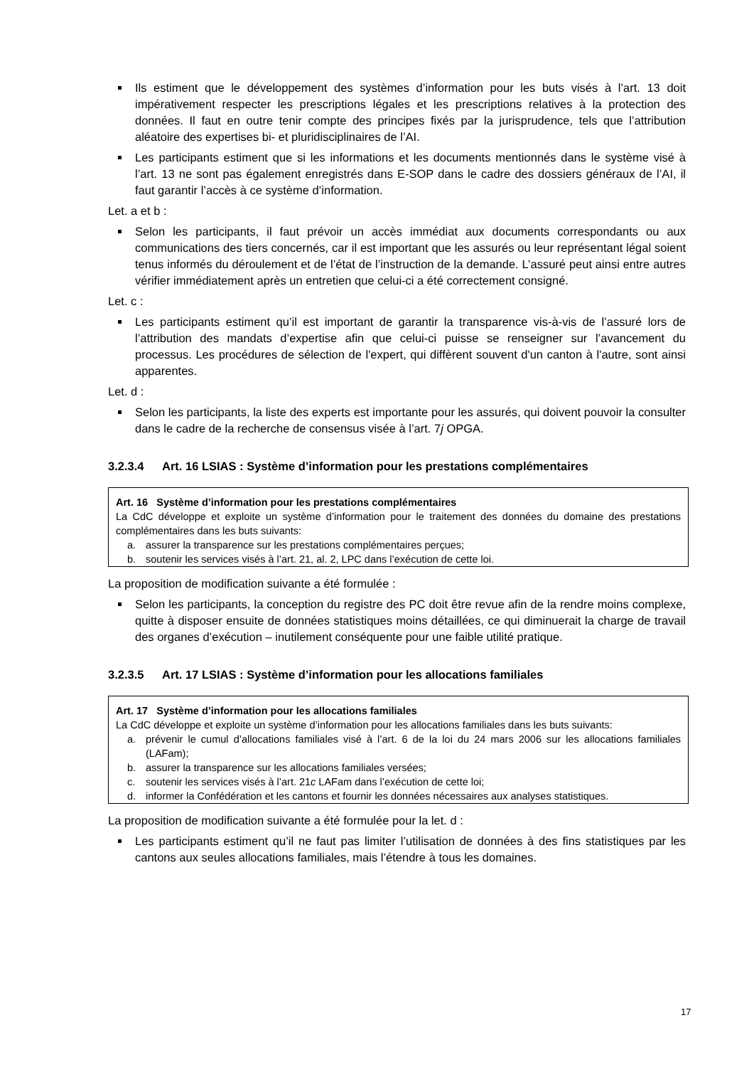Ils estiment que le développement des systèmes d’information pour les buts visés à l’art. 13 doit impérativement respecter les prescriptions légales et les prescriptions relatives à la protection des données. Il faut en outre tenir compte des principes fixés par la jurisprudence, tels que l’attribution aléatoire des expertises bi- et pluridisciplinaires de l’AI.
Les participants estiment que si les informations et les documents mentionnés dans le système visé à l’art. 13 ne sont pas également enregistrés dans E-SOP dans le cadre des dossiers généraux de l’AI, il faut garantir l’accès à ce système d’information.
Let. a et b :
Selon les participants, il faut prévoir un accès immédiat aux documents correspondants ou aux communications des tiers concernés, car il est important que les assurés ou leur représentant légal soient tenus informés du déroulement et de l’état de l’instruction de la demande. L’assuré peut ainsi entre autres vérifier immédiatement après un entretien que celui-ci a été correctement consigné.
Let. c :
Les participants estiment qu’il est important de garantir la transparence vis-à-vis de l’assuré lors de l’attribution des mandats d’expertise afin que celui-ci puisse se renseigner sur l’avancement du processus. Les procédures de sélection de l'expert, qui diffèrent souvent d'un canton à l'autre, sont ainsi apparentes.
Let. d :
Selon les participants, la liste des experts est importante pour les assurés, qui doivent pouvoir la consulter dans le cadre de la recherche de consensus visée à l’art. 7j OPGA.
3.2.3.4 Art. 16 LSIAS : Système d’information pour les prestations complémentaires
Art. 16 Système d’information pour les prestations complémentaires
La CdC développe et exploite un système d’information pour le traitement des données du domaine des prestations complémentaires dans les buts suivants:
a. assurer la transparence sur les prestations complémentaires perçues;
b. soutenir les services visés à l’art. 21, al. 2, LPC dans l’exécution de cette loi.
La proposition de modification suivante a été formulée :
Selon les participants, la conception du registre des PC doit être revue afin de la rendre moins complexe, quitte à disposer ensuite de données statistiques moins détaillées, ce qui diminuerait la charge de travail des organes d’exécution – inutilement conséquente pour une faible utilité pratique.
3.2.3.5 Art. 17 LSIAS : Système d’information pour les allocations familiales
Art. 17 Système d’information pour les allocations familiales
La CdC développe et exploite un système d’information pour les allocations familiales dans les buts suivants:
a. prévenir le cumul d’allocations familiales visé à l’art. 6 de la loi du 24 mars 2006 sur les allocations familiales (LAFam);
b. assurer la transparence sur les allocations familiales versées;
c. soutenir les services visés à l’art. 21c LAFam dans l’exécution de cette loi;
d. informer la Confédération et les cantons et fournir les données nécessaires aux analyses statistiques.
La proposition de modification suivante a été formulée pour la let. d :
Les participants estiment qu’il ne faut pas limiter l’utilisation de données à des fins statistiques par les cantons aux seules allocations familiales, mais l’étendre à tous les domaines.
17